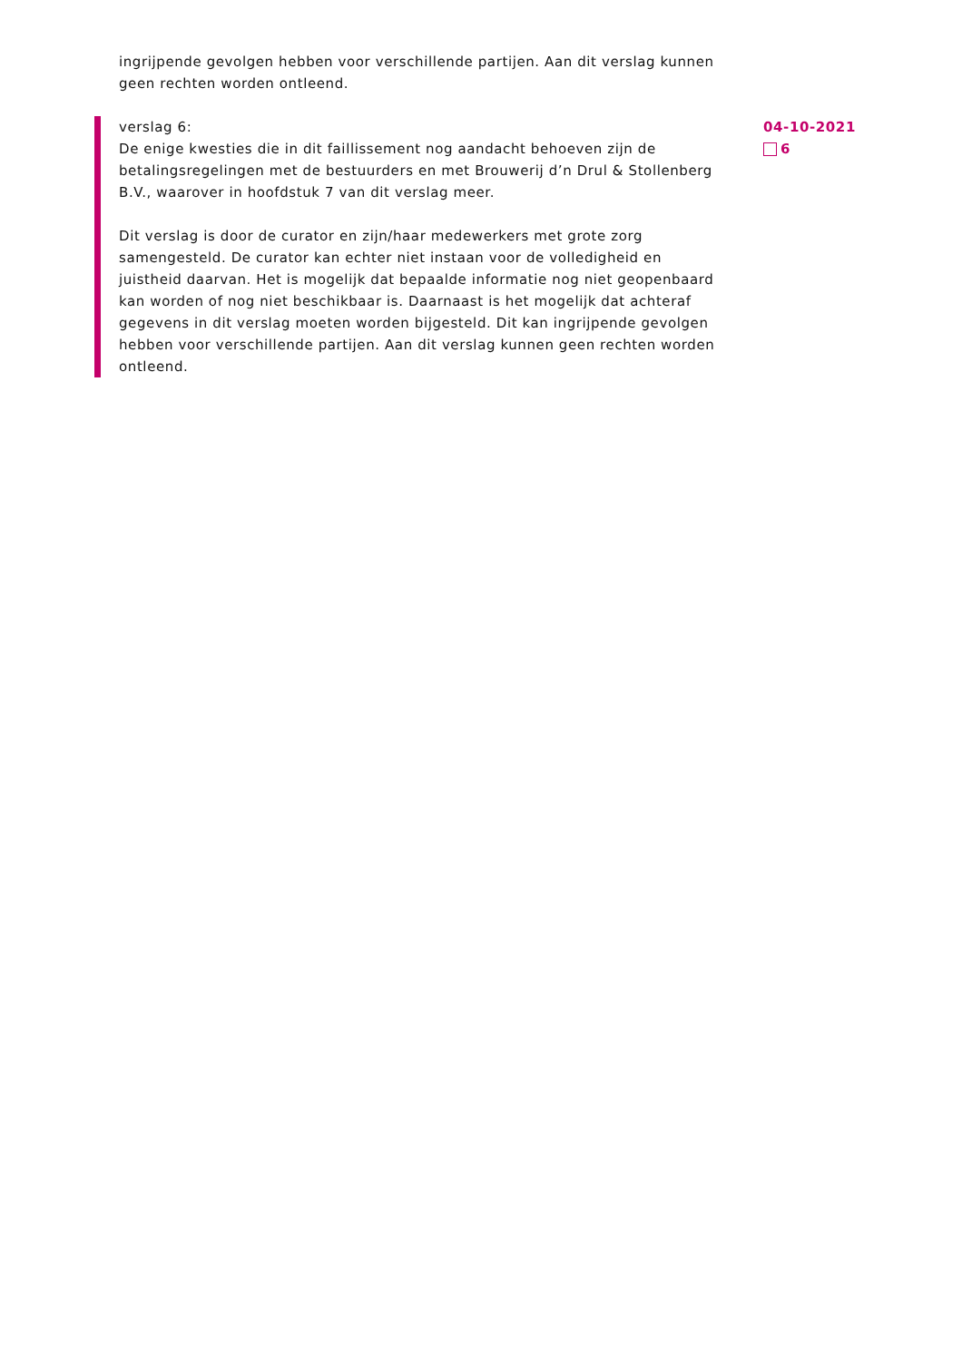ingrijpende gevolgen hebben voor verschillende partijen. Aan dit verslag kunnen geen rechten worden ontleend.
verslag 6:
De enige kwesties die in dit faillissement nog aandacht behoeven zijn de betalingsregelingen met de bestuurders en met Brouwerij d’n Drul & Stollenberg B.V., waarover in hoofdstuk 7 van dit verslag meer.
Dit verslag is door de curator en zijn/haar medewerkers met grote zorg samengesteld. De curator kan echter niet instaan voor de volledigheid en juistheid daarvan. Het is mogelijk dat bepaalde informatie nog niet geopenbaard kan worden of nog niet beschikbaar is. Daarnaast is het mogelijk dat achteraf gegevens in dit verslag moeten worden bijgesteld. Dit kan ingrijpende gevolgen hebben voor verschillende partijen. Aan dit verslag kunnen geen rechten worden ontleend.
04-10-2021
6